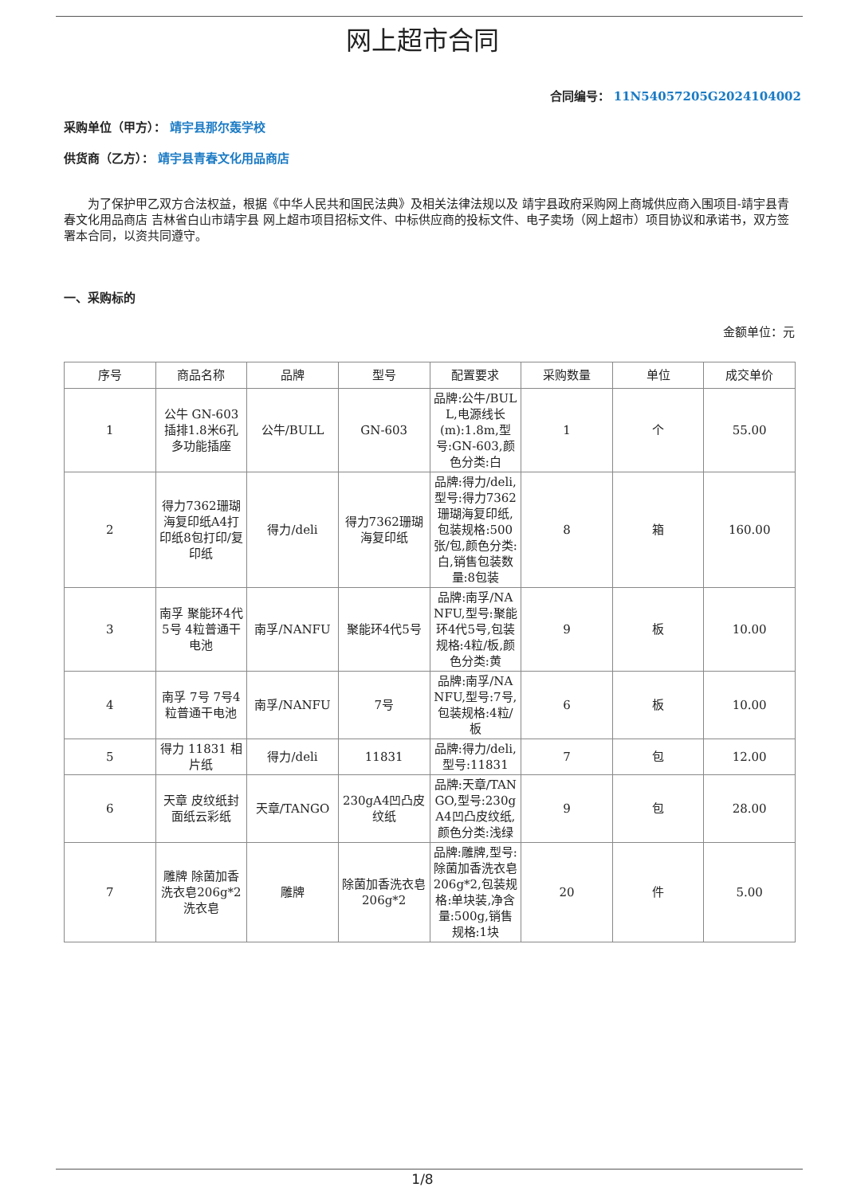网上超市合同
合同编号： 11N54057205G2024104002
采购单位（甲方）： 靖宇县那尔轰学校
供货商（乙方）： 靖宇县青春文化用品商店
为了保护甲乙双方合法权益，根据《中华人民共和国民法典》及相关法律法规以及 靖宇县政府采购网上商城供应商入围项目-靖宇县青春文化用品商店 吉林省白山市靖宇县 网上超市项目招标文件、中标供应商的投标文件、电子卖场（网上超市）项目协议和承诺书，双方签署本合同，以资共同遵守。
一、采购标的
金额单位：元
| 序号 | 商品名称 | 品牌 | 型号 | 配置要求 | 采购数量 | 单位 | 成交单价 |
| --- | --- | --- | --- | --- | --- | --- | --- |
| 1 | 公牛 GN-603 插排1.8米6孔多功能插座 | 公牛/BULL | GN-603 | 品牌:公牛/BULL,电源线长 (m):1.8m,型号:GN-603,颜色分类:白 | 1 | 个 | 55.00 |
| 2 | 得力7362珊瑚海复印纸A4打印纸8包打印/复印纸 | 得力/deli | 得力7362珊瑚海复印纸 | 品牌:得力/deli,型号:得力7362珊瑚海复印纸,包装规格:500张/包,颜色分类:白,销售包装数量:8包装 | 8 | 箱 | 160.00 |
| 3 | 南孚 聚能环4代5号 4粒普通干电池 | 南孚/NANFU | 聚能环4代5号 | 品牌:南孚/NANFU,型号:聚能环4代5号,包装规格:4粒/板,颜色分类:黄 | 9 | 板 | 10.00 |
| 4 | 南孚 7号 7号4粒普通干电池 | 南孚/NANFU | 7号 | 品牌:南孚/NANFU,型号:7号,包装规格:4粒/板 | 6 | 板 | 10.00 |
| 5 | 得力 11831 相片纸 | 得力/deli | 11831 | 品牌:得力/deli,型号:11831 | 7 | 包 | 12.00 |
| 6 | 天章 皮纹纸封面纸云彩纸 | 天章/TANGO | 230gA4凹凸皮纹纸 | 品牌:天章/TANGO,型号:230gA4凹凸皮纹纸,颜色分类:浅绿 | 9 | 包 | 28.00 |
| 7 | 雕牌 除菌加香洗衣皂206g*2 洗衣皂 | 雕牌 | 除菌加香洗衣皂206g*2 | 品牌:雕牌,型号:除菌加香洗衣皂206g*2,包装规格:单块装,净含量:500g,销售规格:1块 | 20 | 件 | 5.00 |
1/8